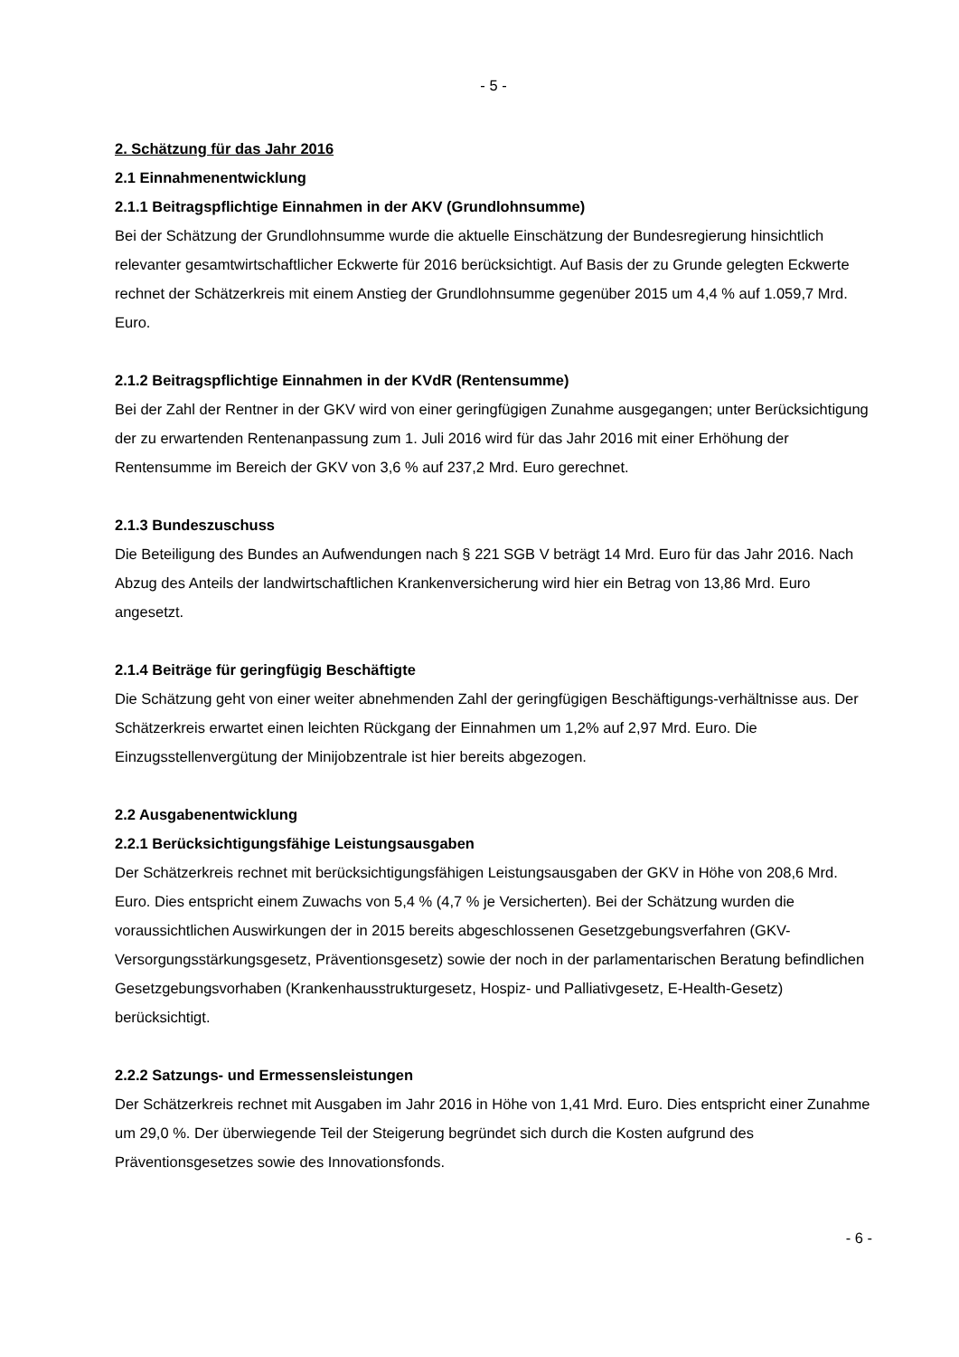- 5 -
2. Schätzung für das Jahr 2016
2.1 Einnahmenentwicklung
2.1.1 Beitragspflichtige Einnahmen in der AKV (Grundlohnsumme)
Bei der Schätzung der Grundlohnsumme wurde die aktuelle Einschätzung der Bundesregierung hinsichtlich relevanter gesamtwirtschaftlicher Eckwerte für 2016 berücksichtigt. Auf Basis der zu Grunde gelegten Eckwerte rechnet der Schätzerkreis mit einem Anstieg der Grundlohnsumme gegenüber 2015 um 4,4 % auf 1.059,7 Mrd. Euro.
2.1.2 Beitragspflichtige Einnahmen in der KVdR (Rentensumme)
Bei der Zahl der Rentner in der GKV wird von einer geringfügigen Zunahme ausgegangen; unter Berücksichtigung der zu erwartenden Rentenanpassung zum 1. Juli 2016 wird für das Jahr 2016 mit einer Erhöhung der Rentensumme im Bereich der GKV von 3,6 % auf 237,2 Mrd. Euro gerechnet.
2.1.3 Bundeszuschuss
Die Beteiligung des Bundes an Aufwendungen nach § 221 SGB V beträgt 14 Mrd. Euro für das Jahr 2016. Nach Abzug des Anteils der landwirtschaftlichen Krankenversicherung wird hier ein Betrag von 13,86 Mrd. Euro angesetzt.
2.1.4 Beiträge für geringfügig Beschäftigte
Die Schätzung geht von einer weiter abnehmenden Zahl der geringfügigen Beschäftigungs-verhältnisse aus. Der Schätzerkreis erwartet einen leichten Rückgang der Einnahmen um 1,2% auf 2,97 Mrd. Euro. Die Einzugsstellenvergütung der Minijobzentrale ist hier bereits abgezogen.
2.2 Ausgabenentwicklung
2.2.1 Berücksichtigungsfähige Leistungsausgaben
Der Schätzerkreis rechnet mit berücksichtigungsfähigen Leistungsausgaben der GKV in Höhe von 208,6 Mrd. Euro. Dies entspricht einem Zuwachs von 5,4 % (4,7 % je Versicherten). Bei der Schätzung wurden die voraussichtlichen Auswirkungen der in 2015 bereits abgeschlossenen Gesetzgebungsverfahren (GKV-Versorgungsstärkungsgesetz, Präventionsgesetz) sowie der noch in der parlamentarischen Beratung befindlichen Gesetzgebungsvorhaben (Krankenhausstrukturgesetz, Hospiz- und Palliativgesetz, E-Health-Gesetz) berücksichtigt.
2.2.2 Satzungs- und Ermessensleistungen
Der Schätzerkreis rechnet mit Ausgaben im Jahr 2016 in Höhe von 1,41 Mrd. Euro. Dies entspricht einer Zunahme um 29,0 %. Der überwiegende Teil der Steigerung begründet sich durch die Kosten aufgrund des Präventionsgesetzes sowie des Innovationsfonds.
- 6 -